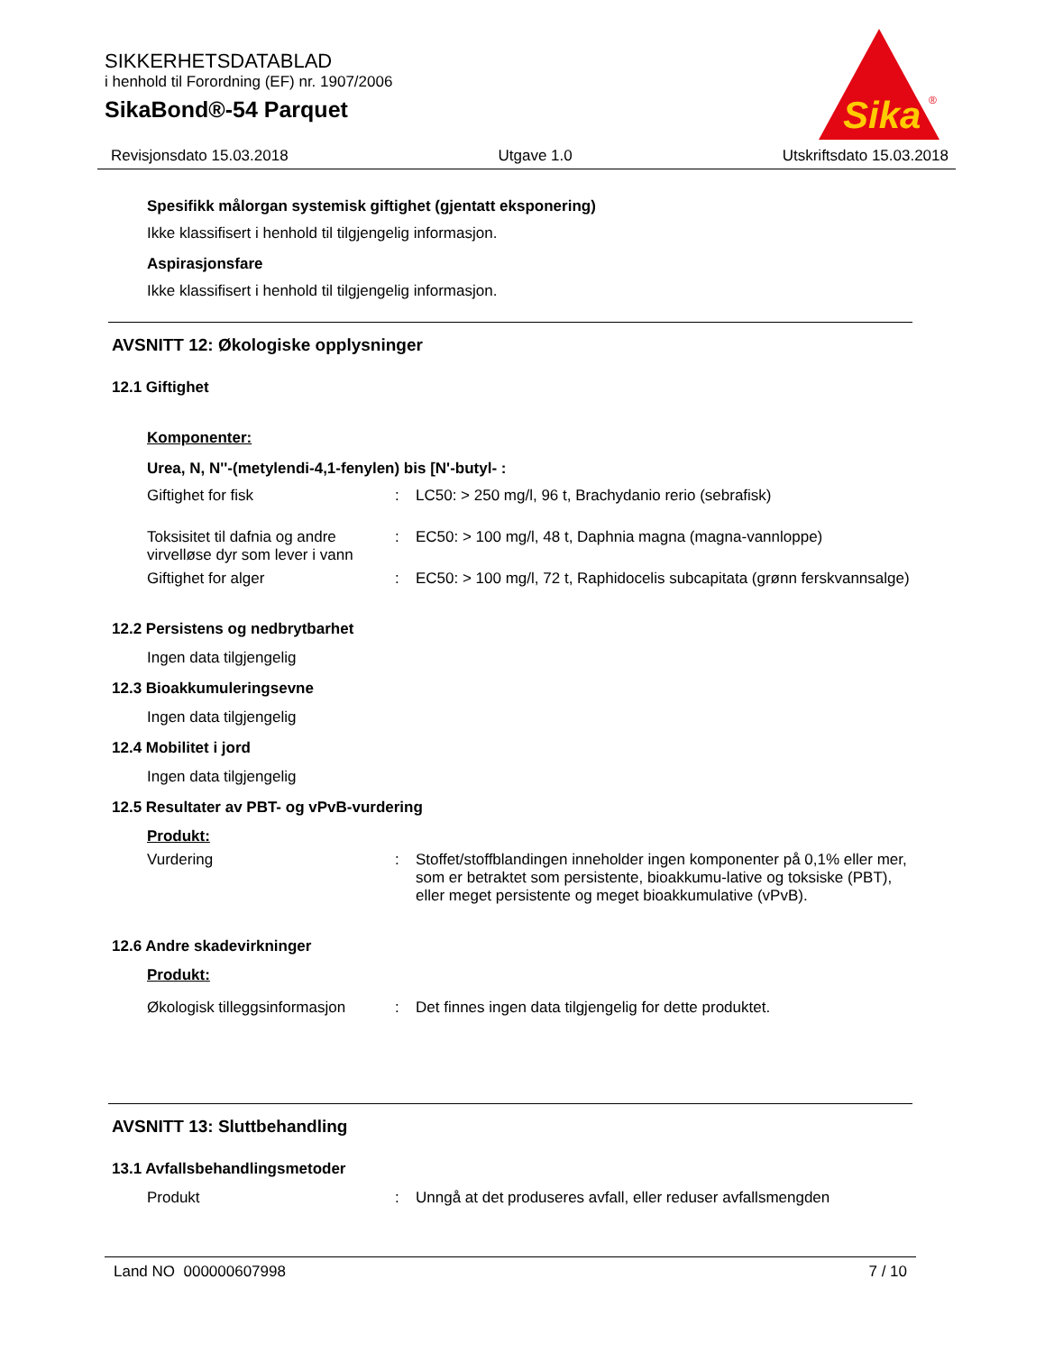SIKKERHETSDATABLAD
i henhold til Forordning (EF) nr. 1907/2006
SikaBond®-54 Parquet
Sika
®
Revisjonsdato 15.03.2018 Utgave 1.0 Utskriftsdato 15.03.2018
Spesifikk målorgan systemisk giftighet (gjentatt eksponering)
Ikke klassifisert i henhold til tilgjengelig informasjon.
Aspirasjonsfare
Ikke klassifisert i henhold til tilgjengelig informasjon.
AVSNITT 12: Økologiske opplysninger
12.1 Giftighet
Komponenter:
Urea, N, N''-(metylendi-4,1-fenylen) bis [N'-butyl- :
| Giftighet for fisk | : | LC50: > 250 mg/l, 96 t, Brachydanio rerio (sebrafisk) |
| Toksisitet til dafnia og andre virvelløse dyr som lever i vann | : | EC50: > 100 mg/l, 48 t, Daphnia magna (magna-vannloppe) |
| Giftighet for alger | : | EC50: > 100 mg/l, 72 t, Raphidocelis subcapitata (grønn ferskvannsalge) |
12.2 Persistens og nedbrytbarhet
Ingen data tilgjengelig
12.3 Bioakkumuleringsevne
Ingen data tilgjengelig
12.4 Mobilitet i jord
Ingen data tilgjengelig
12.5 Resultater av PBT- og vPvB-vurdering
Produkt:
| Vurdering | : | Stoffet/stoffblandingen inneholder ingen komponenter på 0,1% eller mer, som er betraktet som persistente, bioakkumu-lative og toksiske (PBT), eller meget persistente og meget bioakkumulative (vPvB). |
12.6 Andre skadevirkninger
Produkt:
| Økologisk tilleggsinformasjon | : | Det finnes ingen data tilgjengelig for dette produktet. |
AVSNITT 13: Sluttbehandling
13.1 Avfallsbehandlingsmetoder
| Produkt | : | Unngå at det produseres avfall, eller reduser avfallsmengden |
Land NO 000000607998 7 / 10